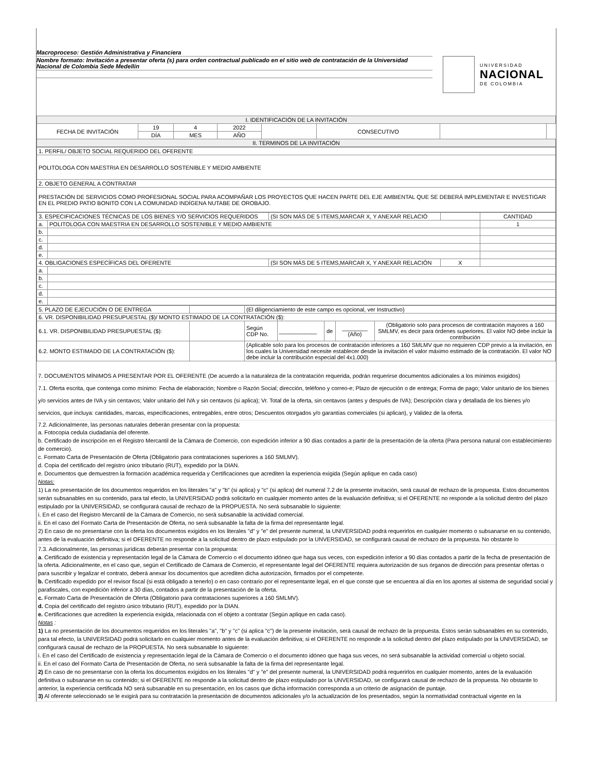Macroproceso: Gestión Administrativa y Financiera
Nombre formato: Invitación a presentar oferta (s) para orden contractual publicado en el sitio web de contratación de la Universidad Nacional de Colombia Sede Medellín
UNIVERSIDAD
NACIONAL
DE COLOMBIA
| I. IDENTIFICACIÓN DE LA INVITACIÓN | | | | | | | |
| FECHA DE INVITACIÓN | 19 | 4 | 2022 | | CONSECUTIVO | | |
| | DÍA | MES | AÑO | | | | |
| II. TERMINOS DE LA INVITACIÓN | | | | | | | |
| 1. PERFIL/ OBJETO SOCIAL REQUERIDO DEL OFERENTE |
| POLITOLOGA CON MAESTRIA EN DESARROLLO SOSTENIBLE Y MEDIO AMBIENTE |
| 2. OBJETO GENERAL A CONTRATAR |
| PRESTACIÓN DE SERVICIOS COMO PROFESIONAL SOCIAL PARA ACOMPAÑAR LOS PROYECTOS QUE HACEN PARTE DEL EJE AMBIENTAL QUE SE DEBERÁ IMPLEMENTAR E INVESTIGAR EN EL PREDIO PATIO BONITO CON LA COMUNIDAD INDÍGENA NUTABE DE OROBAJO. |
| 3. ESPECIFICACIONES TÉCNICAS DE LOS BIENES Y/O SERVICIOS REQUERIDOS | | (SI SON MÁS DE 5 ITEMS,MARCAR X, Y ANEXAR RELACIÓ | | CANTIDAD |
| a. | POLITOLOGA CON MAESTRIA EN DESARROLLO SOSTENIBLE Y MEDIO AMBIENTE | | | 1 |
| b. | | | | |
| c. | | | | |
| d. | | | | |
| e. | | | | |
| 4. OBLIGACIONES ESPECÍFICAS DEL OFERENTE | | (SI SON MÁS DE 5 ITEMS,MARCAR X, Y ANEXAR RELACIÓN | X | |
| a. | | | | |
| b. | | | | |
| c. | | | | |
| d. | | | | |
| e. | | | | |
| 5. PLAZO DE EJECUCIÓN O DE ENTREGA | | (El diligenciamiento de este campo es opcional, ver Instructivo) | | | | |
| 6. VR. DISPONIBILIDAD PRESUPUESTAL ($)/ MONTO ESTIMADO DE LA CONTRATACIÓN ($): | | | | | | |
| 6.1. VR. DISPONIBILIDAD PRESUPUESTAL ($): | | Según CDP No. | ____________ | de | ________ (Año) | (Obligatorio solo para procesos de contratación mayores a 160 SMLMV, es decir para órdenes superiores. El valor NO debe incluir la contribución |
| 6.2. MONTO ESTIMADO DE LA CONTRATACIÓN ($): | | (Aplicable solo para los procesos de contratación inferiores a 160 SMLMV que no requieren CDP previo a la invitación, en los cuales la Universidad necesite establecer desde la invitación el valor máximo estimado de la contratación. El valor NO debe incluir la contribución especial del 4x1.000) | | | | |
7. DOCUMENTOS MÍNIMOS A PRESENTAR POR EL OFERENTE (De acuerdo a la naturaleza de la contratación requerida, podrán requerirse documentos adicionales a los mínimos exigidos)
7.1. Oferta escrita, que contenga como mínimo: Fecha de elaboración; Nombre o Razón Social; dirección, teléfono y correo-e; Plazo de ejecución o de entrega; Forma de pago; Valor unitario de los bienes y/o servicios antes de IVA y sin centavos; Valor unitario del IVA y sin centavos (si aplica); Vr. Total de la oferta, sin centavos (antes y después de IVA); Descripción clara y detallada de los bienes y/o servicios, que incluya: cantidades, marcas, especificaciones, entregables, entre otros; Descuentos otorgados y/o garantías comerciales (si aplican), y Validez de la oferta.
7.2. Adicionalmente, las personas naturales deberán presentar con la propuesta:
a. Fotocopia cedula ciudadanía del oferente.
b. Certificado de inscripción en el Registro Mercantil de la Cámara de Comercio, con expedición inferior a 90 días contados a partir de la presentación de la oferta (Para persona natural con establecimiento de comercio).
c. Formato Carta de Presentación de Oferta (Obligatorio para contrataciones superiores a 160 SMLMV).
d. Copia del certificado del registro único tributario (RUT), expedido por la DIAN.
e. Documentos que demuestren la formación académica requerida y Certificaciones que acrediten la experiencia exigida (Según aplique en cada caso)
Notas:
1) La no presentación de los documentos requeridos en los literales "a" y "b" (si aplica) y "c" (si aplica) del numeral 7.2 de la presente invitación, será causal de rechazo de la propuesta. Estos documentos serán subsanables en su contenido, para tal efecto, la UNIVERSIDAD podrá solicitarlo en cualquier momento antes de la evaluación definitiva; si el OFERENTE no responde a la solicitud dentro del plazo estipulado por la UNIVERSIDAD, se configurará causal de rechazo de la PROPUESTA. No será subsanable lo siguiente:
i. En el caso del Registro Mercantil de la Cámara de Comercio, no será subsanable la actividad comercial.
ii. En el caso del Formato Carta de Presentación de Oferta, no será subsanable la falta de la firma del representante legal.
2) En caso de no presentarse con la oferta los documentos exigidos en los literales "d" y "e" del presente numeral, la UNIVERSIDAD podrá requerirlos en cualquier momento o subsanarse en su contenido, antes de la evaluación definitiva; si el OFERENTE no responde a la solicitud dentro de plazo estipulado por la UNVERSIDAD, se configurará causal de rechazo de la propuesta. No obstante lo
7.3. Adicionalmente, las personas jurídicas deberán presentar con la propuesta:
a. Certificado de existencia y representación legal de la Cámara de Comercio o el documento idóneo que haga sus veces, con expedición inferior a 90 días contados a partir de la fecha de presentación de la oferta. Adicionalmente, en el caso que, según el Certificado de Cámara de Comercio, el representante legal del OFERENTE requiera autorización de sus órganos de dirección para presentar ofertas o para suscribir y legalizar el contrato, deberá anexar los documentos que acrediten dicha autorización, firmados por el competente.
b. Certificado expedido por el revisor fiscal (si está obligado a tenerlo) o en caso contrario por el representante legal, en el que conste que se encuentra al día en los aportes al sistema de seguridad social y parafiscales, con expedición inferior a 30 días, contados a partir de la presentación de la oferta.
c. Formato Carta de Presentación de Oferta (Obligatorio para contrataciones superiores a 160 SMLMV).
d. Copia del certificado del registro único tributario (RUT), expedido por la DIAN.
e. Certificaciones que acrediten la experiencia exigida, relacionada con el objeto a contratar (Según aplique en cada caso).
Notas :
1) La no presentación de los documentos requeridos en los literales "a", "b" y "c" (si aplica "c") de la presente invitación, será causal de rechazo de la propuesta. Estos serán subsanables en su contenido, para tal efecto, la UNIVERSIDAD podrá solicitarlo en cualquier momento antes de la evaluación definitiva; si el OFERENTE no responde a la solicitud dentro del plazo estipulado por la UNIVERSIDAD, se configurará causal de rechazo de la PROPUESTA. No será subsanable lo siguiente:
i. En el caso del Certificado de existencia y representación legal de la Cámara de Comercio o el documento idóneo que haga sus veces, no será subsanable la actividad comercial u objeto social.
ii. En el caso del Formato Carta de Presentación de Oferta, no será subsanable la falta de la firma del representante legal.
2) En caso de no presentarse con la oferta los documentos exigidos en los literales "d" y "e" del presente numeral, la UNIVERSIDAD podrá requerirlos en cualquier momento, antes de la evaluación definitiva o subsanarse en su contenido; si el OFERENTE no responde a la solicitud dentro de plazo estipulado por la UNVERSIDAD, se configurará causal de rechazo de la propuesta. No obstante lo anterior, la experiencia certificada NO será subsanable en su presentación, en los casos que dicha información corresponda a un criterio de asignación de puntaje.
3) Al oferente seleccionado se le exigirá para su contratación la presentación de documentos adicionales y/o la actualización de los presentados, según la normatividad contractual vigente en la